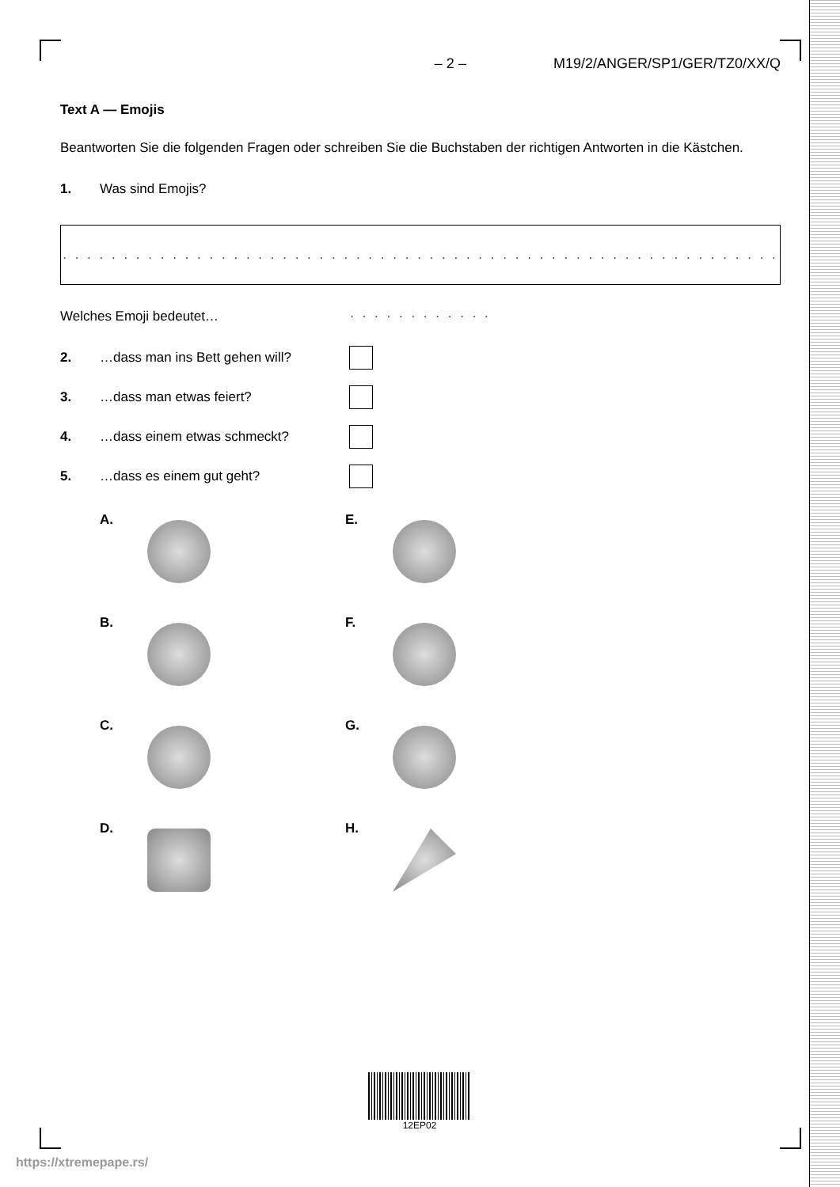– 2 – M19/2/ANGER/SP1/GER/TZ0/XX/Q
Text A — Emojis
Beantworten Sie die folgenden Fragen oder schreiben Sie die Buchstaben der richtigen Antworten in die Kästchen.
1. Was sind Emojis?
. . . . . . . . . . . . . . . . . . . . . . . . . . . . . . . . . . . . . . . . . . . . . . . . . . . . . . . . . . . . . . . . . . . . . . .
Welches Emoji bedeutet…
2. …dass man ins Bett gehen will?
3. …dass man etwas feiert?
4. …dass einem etwas schmeckt?
5. …dass es einem gut geht?
A.
E.
B.
F.
C.
G.
D.
H.
12EP02
https://xtremepape.rs/